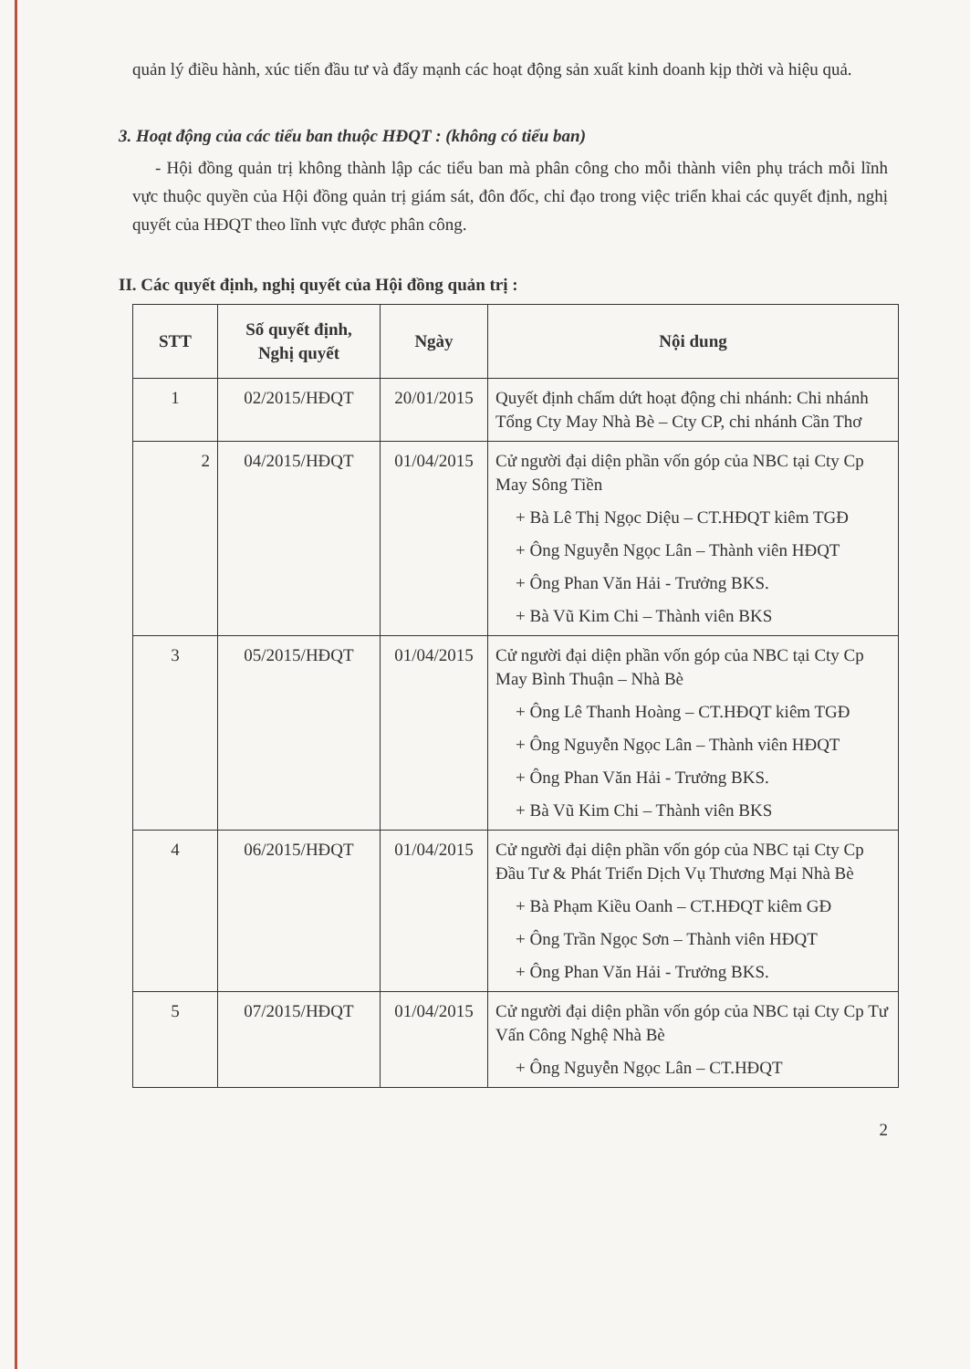quản lý điều hành, xúc tiến đầu tư và đẩy mạnh các hoạt động sản xuất kinh doanh kịp thời và hiệu quả.
3. Hoạt động của các tiểu ban thuộc HĐQT : (không có tiểu ban)
- Hội đồng quản trị không thành lập các tiểu ban mà phân công cho mỗi thành viên phụ trách mỗi lĩnh vực thuộc quyền của Hội đồng quản trị giám sát, đôn đốc, chỉ đạo trong việc triển khai các quyết định, nghị quyết của HĐQT theo lĩnh vực được phân công.
II. Các quyết định, nghị quyết của Hội đồng quản trị :
| STT | Số quyết định, Nghị quyết | Ngày | Nội dung |
| --- | --- | --- | --- |
| 1 | 02/2015/HĐQT | 20/01/2015 | Quyết định chấm dứt hoạt động chi nhánh: Chi nhánh Tổng Cty May Nhà Bè – Cty CP, chi nhánh Cần Thơ |
| 2 | 04/2015/HĐQT | 01/04/2015 | Cử người đại diện phần vốn góp của NBC tại Cty Cp May Sông Tiền + Bà Lê Thị Ngọc Diệu – CT.HĐQT kiêm TGĐ + Ông Nguyễn Ngọc Lân – Thành viên HĐQT + Ông Phan Văn Hải - Trưởng BKS. + Bà Vũ Kim Chi – Thành viên BKS |
| 3 | 05/2015/HĐQT | 01/04/2015 | Cử người đại diện phần vốn góp của NBC tại Cty Cp May Bình Thuận – Nhà Bè + Ông Lê Thanh Hoàng – CT.HĐQT kiêm TGĐ + Ông Nguyễn Ngọc Lân – Thành viên HĐQT + Ông Phan Văn Hải - Trưởng BKS. + Bà Vũ Kim Chi – Thành viên BKS |
| 4 | 06/2015/HĐQT | 01/04/2015 | Cử người đại diện phần vốn góp của NBC tại Cty Cp Đầu Tư & Phát Triển Dịch Vụ Thương Mại Nhà Bè + Bà Phạm Kiều Oanh – CT.HĐQT kiêm GĐ + Ông Trần Ngọc Sơn – Thành viên HĐQT + Ông Phan Văn Hải - Trưởng BKS. |
| 5 | 07/2015/HĐQT | 01/04/2015 | Cử người đại diện phần vốn góp của NBC tại Cty Cp Tư Vấn Công Nghệ Nhà Bè + Ông Nguyễn Ngọc Lân – CT.HĐQT |
2